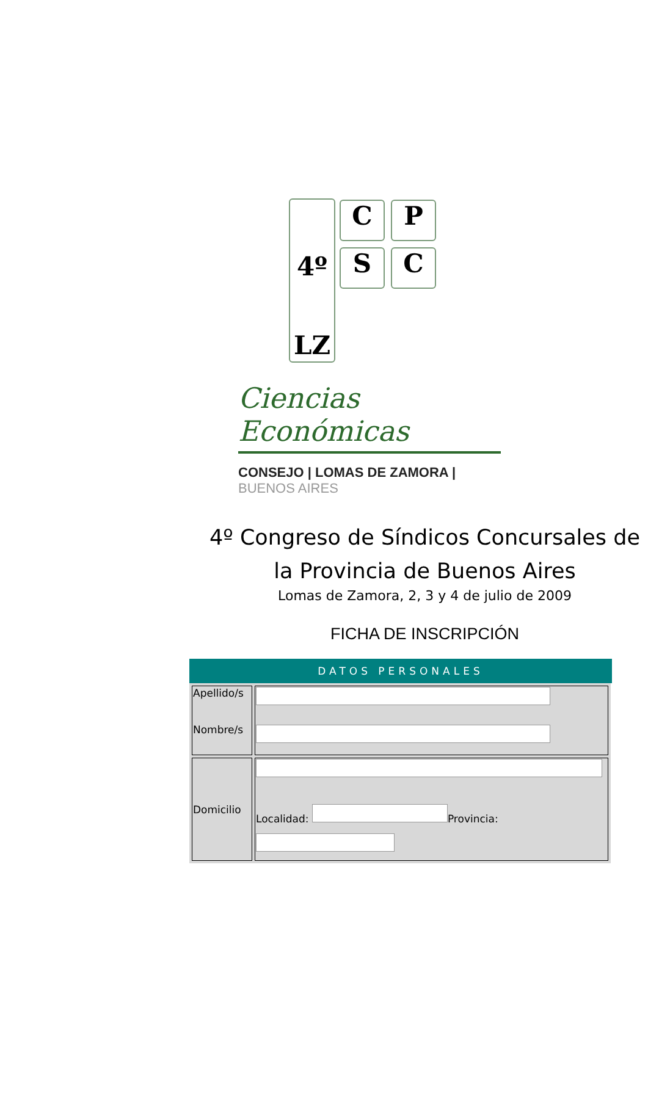4º
LZ
C P
S C
Ciencias Económicas
CONSEJO | LOMAS DE ZAMORA | BUENOS AIRES
4º Congreso de Síndicos Concursales de la Provincia de Buenos Aires
Lomas de Zamora, 2, 3 y 4 de julio de 2009
FICHA DE INSCRIPCIÓN
DATOS PERSONALES
| Apellido/s Nombre/s | |
| Domicilio | Localidad: Provincia: |